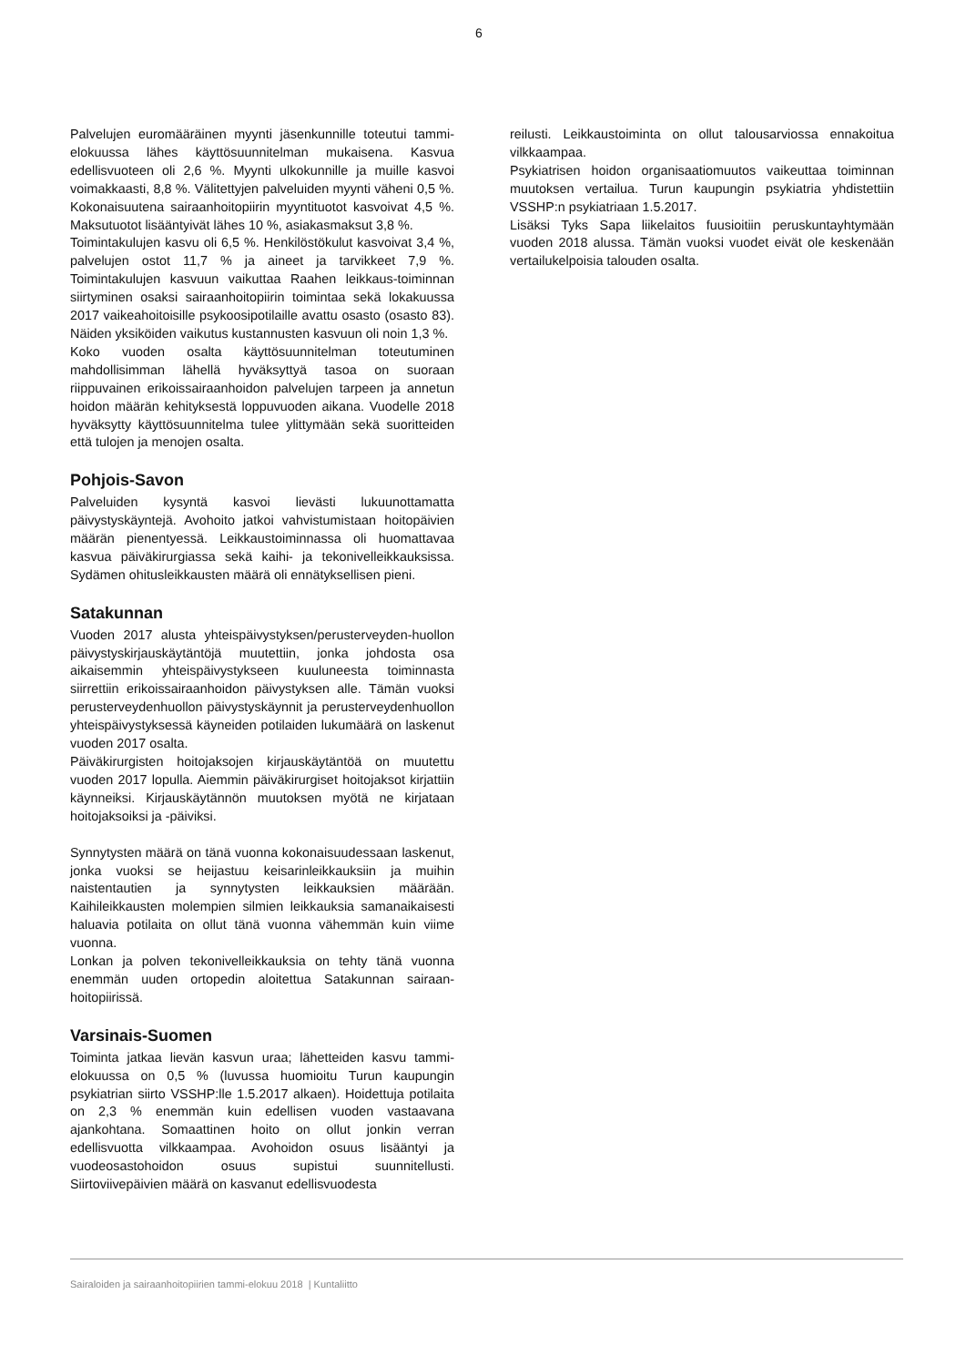6
Palvelujen euromääräinen myynti jäsenkunnille toteutui tammi-elokuussa lähes käyttösuunnitelman mukaisena. Kasvua edellisvuoteen oli 2,6 %. Myynti ulkokunnille ja muille kasvoi voimakkaasti, 8,8 %. Välitettyjen palveluiden myynti väheni 0,5 %. Kokonaisuutena sairaanhoitopiirin myyntituotot kasvoivat 4,5 %. Maksutuotot lisääntyivät lähes 10 %, asiakasmaksut 3,8 %.
Toimintakulujen kasvu oli 6,5 %. Henkilöstökulut kasvoivat 3,4 %, palvelujen ostot 11,7 % ja aineet ja tarvikkeet 7,9 %. Toimintakulujen kasvuun vaikuttaa Raahen leikkaus-toiminnan siirtyminen osaksi sairaanhoitopiirin toimintaa sekä lokakuussa 2017 vaikeahoitoisille psykoosipotilaille avattu osasto (osasto 83). Näiden yksiköiden vaikutus kustannusten kasvuun oli noin 1,3 %.
Koko vuoden osalta käyttösuunnitelman toteutuminen mahdollisimman lähellä hyväksyttyä tasoa on suoraan riippuvainen erikoissairaanhoidon palvelujen tarpeen ja annetun hoidon määrän kehityksestä loppuvuoden aikana. Vuodelle 2018 hyväksytty käyttösuunnitelma tulee ylittymään sekä suoritteiden että tulojen ja menojen osalta.
Pohjois-Savon
Palveluiden kysyntä kasvoi lievästi lukuunottamatta päivystyskäyntejä. Avohoito jatkoi vahvistumistaan hoitopäivien määrän pienentyessä. Leikkaustoiminnassa oli huomattavaa kasvua päiväkirurgiassa sekä kaihi- ja tekonivelleikkauksissa. Sydämen ohitusleikkausten määrä oli ennätyksellisen pieni.
Satakunnan
Vuoden 2017 alusta yhteispäivystyksen/perusterveyden-huollon päivystyskirjauskäytäntöjä muutettiin, jonka johdosta osa aikaisemmin yhteispäivystykseen kuuluneesta toiminnasta siirrettiin erikoissairaanhoidon päivystyksen alle. Tämän vuoksi perusterveydenhuollon päivystyskäynnit ja perusterveydenhuollon yhteispäivystyksessä käyneiden potilaiden lukumäärä on laskenut vuoden 2017 osalta.
Päiväkirurgisten hoitojaksojen kirjauskäytäntöä on muutettu vuoden 2017 lopulla. Aiemmin päiväkirurgiset hoitojaksot kirjattiin käynneiksi. Kirjauskäytännön muutoksen myötä ne kirjataan hoitojaksoiksi ja -päiviksi.
Synnytysten määrä on tänä vuonna kokonaisuudessaan laskenut, jonka vuoksi se heijastuu keisarinleikkauksiin ja muihin naistentautien ja synnytysten leikkauksien määrään. Kaihileikkausten molempien silmien leikkauksia samanaikaisesti haluavia potilaita on ollut tänä vuonna vähemmän kuin viime vuonna.
Lonkan ja polven tekonivelleikkauksia on tehty tänä vuonna enemmän uuden ortopedin aloitettua Satakunnan sairaan-hoitopiirissä.
Varsinais-Suomen
Toiminta jatkaa lievän kasvun uraa; lähetteiden kasvu tammi-elokuussa on 0,5 % (luvussa huomioitu Turun kaupungin psykiatrian siirto VSSHP:lle 1.5.2017 alkaen). Hoidettuja potilaita on 2,3 % enemmän kuin edellisen vuoden vastaavana ajankohtana. Somaattinen hoito on ollut jonkin verran edellisvuotta vilkkaampaa. Avohoidon osuus lisääntyi ja vuodeosastohoidon osuus supistui suunnitellusti. Siirtoviivepäivien määrä on kasvanut edellisvuodesta
reilusti. Leikkaustoiminta on ollut talousarviossa ennakoitua vilkkaampaa.
Psykiatrisen hoidon organisaatiomuutos vaikeuttaa toiminnan muutoksen vertailua. Turun kaupungin psykiatria yhdistettiin VSSHP:n psykiatriaan 1.5.2017.
Lisäksi Tyks Sapa liikelaitos fuusioitiin peruskuntayhtymään vuoden 2018 alussa. Tämän vuoksi vuodet eivät ole keskenään vertailukelpoisia talouden osalta.
Sairaloiden ja sairaanhoitopiirien tammi-elokuu 2018 | Kuntaliitto